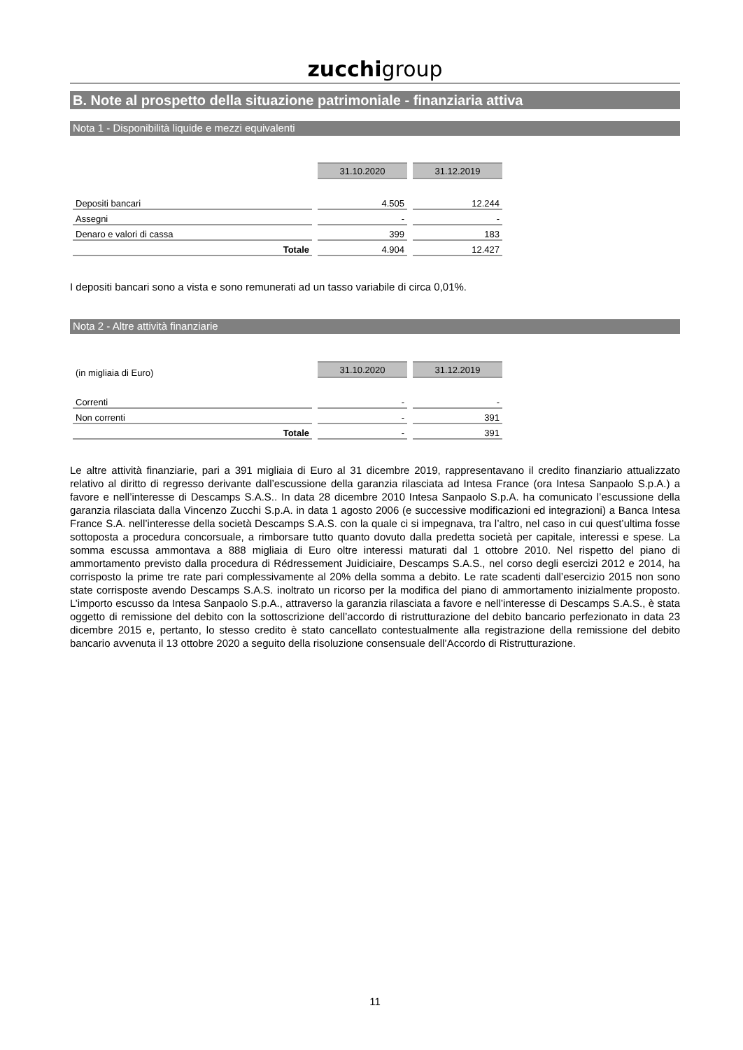zucchigroup
B. Note al prospetto della situazione patrimoniale - finanziaria attiva
Nota 1 - Disponibilità liquide e mezzi equivalenti
| | 31.10.2020 | 31.12.2019 |
| Depositi bancari | 4.505 | 12.244 |
| Assegni | - | - |
| Denaro e valori di cassa | 399 | 183 |
| Totale | 4.904 | 12.427 |
I depositi bancari sono a vista e sono remunerati ad un tasso variabile di circa 0,01%.
Nota 2 - Altre attività finanziarie
| (in migliaia di Euro) | 31.10.2020 | 31.12.2019 |
| Correnti | - | - |
| Non correnti | - | 391 |
| Totale | - | 391 |
Le altre attività finanziarie, pari a 391 migliaia di Euro al 31 dicembre 2019, rappresentavano il credito finanziario attualizzato relativo al diritto di regresso derivante dall’escussione della garanzia rilasciata ad Intesa France (ora Intesa Sanpaolo S.p.A.) a favore e nell’interesse di Descamps S.A.S.. In data 28 dicembre 2010 Intesa Sanpaolo S.p.A. ha comunicato l’escussione della garanzia rilasciata dalla Vincenzo Zucchi S.p.A. in data 1 agosto 2006 (e successive modificazioni ed integrazioni) a Banca Intesa France S.A. nell’interesse della società Descamps S.A.S. con la quale ci si impegnava, tra l’altro, nel caso in cui quest’ultima fosse sottoposta a procedura concorsuale, a rimborsare tutto quanto dovuto dalla predetta società per capitale, interessi e spese. La somma escussa ammontava a 888 migliaia di Euro oltre interessi maturati dal 1 ottobre 2010. Nel rispetto del piano di ammortamento previsto dalla procedura di Rédressement Juidiciaire, Descamps S.A.S., nel corso degli esercizi 2012 e 2014, ha corrisposto la prime tre rate pari complessivamente al 20% della somma a debito. Le rate scadenti dall’esercizio 2015 non sono state corrisposte avendo Descamps S.A.S. inoltrato un ricorso per la modifica del piano di ammortamento inizialmente proposto. L’importo escusso da Intesa Sanpaolo S.p.A., attraverso la garanzia rilasciata a favore e nell’interesse di Descamps S.A.S., è stata oggetto di remissione del debito con la sottoscrizione dell’accordo di ristrutturazione del debito bancario perfezionato in data 23 dicembre 2015 e, pertanto, lo stesso credito è stato cancellato contestualmente alla registrazione della remissione del debito bancario avvenuta il 13 ottobre 2020 a seguito della risoluzione consensuale dell’Accordo di Ristrutturazione.
11